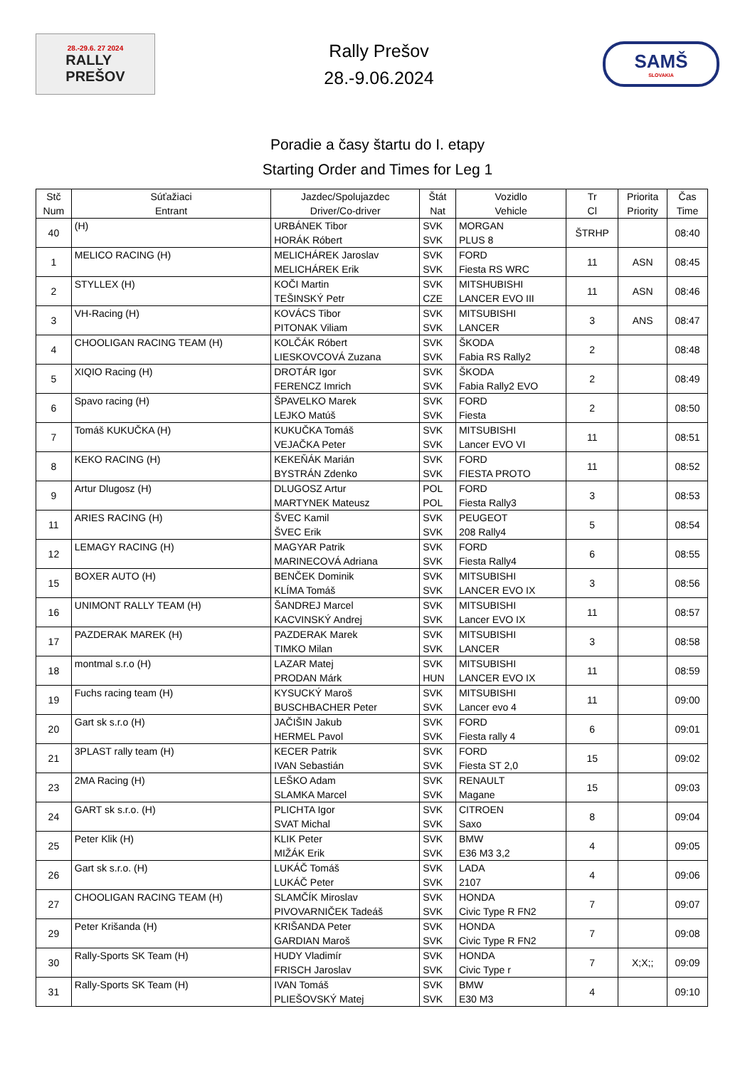28.-29.6. 27 2024
RALLY
PREŠOV
Rally Prešov
28.-9.06.2024
SAMŠ
SLOVAKIA
Poradie a časy štartu do I. etapy
Starting Order and Times for Leg 1
| Stč Num | Súťažiaci Entrant | Jazdec/Spolujazdec Driver/Co-driver | Štát Nat | Vozidlo Vehicle | Tr Cl | Priorita Priority | Čas Time |
| --- | --- | --- | --- | --- | --- | --- | --- |
| 40 | (H) | URBÁNEK Tibor HORÁK Róbert | SVK SVK | MORGAN PLUS 8 | ŠTRHP | | 08:40 |
| 1 | MELICO RACING (H) | MELICHÁREK Jaroslav MELICHÁREK Erik | SVK SVK | FORD Fiesta RS WRC | 11 | ASN | 08:45 |
| 2 | STYLLEX (H) | KOČI Martin TEŠINSKÝ Petr | SVK CZE | MITSHUBISHI LANCER EVO III | 11 | ASN | 08:46 |
| 3 | VH-Racing (H) | KOVÁCS Tibor PITONAK Viliam | SVK SVK | MITSUBISHI LANCER | 3 | ANS | 08:47 |
| 4 | CHOOLIGAN RACING TEAM (H) | KOLČÁK Róbert LIESKOVCOVÁ Zuzana | SVK SVK | ŠKODA Fabia RS Rally2 | 2 | | 08:48 |
| 5 | XIQIO Racing (H) | DROTÁR Igor FERENCZ Imrich | SVK SVK | ŠKODA Fabia Rally2 EVO | 2 | | 08:49 |
| 6 | Spavo racing (H) | ŠPAVELKO Marek LEJKO Matúš | SVK SVK | FORD Fiesta | 2 | | 08:50 |
| 7 | Tomáš KUKUČKA (H) | KUKUČKA Tomáš VEJAČKA Peter | SVK SVK | MITSUBISHI Lancer EVO VI | 11 | | 08:51 |
| 8 | KEKO RACING (H) | KEKEŇÁK Marián BYSTRÁN Zdenko | SVK SVK | FORD FIESTA PROTO | 11 | | 08:52 |
| 9 | Artur Dlugosz (H) | DLUGOSZ Artur MARTYNEK Mateusz | POL POL | FORD Fiesta Rally3 | 3 | | 08:53 |
| 11 | ARIES RACING (H) | ŠVEC Kamil ŠVEC Erik | SVK SVK | PEUGEOT 208 Rally4 | 5 | | 08:54 |
| 12 | LEMAGY RACING (H) | MAGYAR Patrik MARINECOVÁ Adriana | SVK SVK | FORD Fiesta Rally4 | 6 | | 08:55 |
| 15 | BOXER AUTO (H) | BENČEK Dominik KLÍMA Tomáš | SVK SVK | MITSUBISHI LANCER EVO IX | 3 | | 08:56 |
| 16 | UNIMONT RALLY TEAM (H) | ŠANDREJ Marcel KACVINSKÝ Andrej | SVK SVK | MITSUBISHI Lancer EVO IX | 11 | | 08:57 |
| 17 | PAZDERAK MAREK (H) | PAZDERAK Marek TIMKO Milan | SVK SVK | MITSUBISHI LANCER | 3 | | 08:58 |
| 18 | montmal s.r.o (H) | LAZAR Matej PRODAN Márk | SVK HUN | MITSUBISHI LANCER EVO IX | 11 | | 08:59 |
| 19 | Fuchs racing team (H) | KYSUCKÝ Maroš BUSCHBACHER Peter | SVK SVK | MITSUBISHI Lancer evo 4 | 11 | | 09:00 |
| 20 | Gart sk s.r.o (H) | JAČIŠIN Jakub HERMEL Pavol | SVK SVK | FORD Fiesta rally 4 | 6 | | 09:01 |
| 21 | 3PLAST rally team (H) | KECER Patrik IVAN Sebastián | SVK SVK | FORD Fiesta ST 2,0 | 15 | | 09:02 |
| 23 | 2MA Racing (H) | LEŠKO Adam SLAMKA Marcel | SVK SVK | RENAULT Magane | 15 | | 09:03 |
| 24 | GART sk s.r.o. (H) | PLICHTA Igor SVAT Michal | SVK SVK | CITROEN Saxo | 8 | | 09:04 |
| 25 | Peter Klik (H) | KLIK Peter MIŽÁK Erik | SVK SVK | BMW E36 M3 3,2 | 4 | | 09:05 |
| 26 | Gart sk s.r.o. (H) | LUKÁČ Tomáš LUKÁČ Peter | SVK SVK | LADA 2107 | 4 | | 09:06 |
| 27 | CHOOLIGAN RACING TEAM (H) | SLAMČÍK Miroslav PIVOVARNIČEK Tadeáš | SVK SVK | HONDA Civic Type R FN2 | 7 | | 09:07 |
| 29 | Peter Krišanda (H) | KRIŠANDA Peter GARDIAN Maroš | SVK SVK | HONDA Civic Type R FN2 | 7 | | 09:08 |
| 30 | Rally-Sports SK Team (H) | HUDY Vladimír FRISCH Jaroslav | SVK SVK | HONDA Civic Type r | 7 | X;X;; | 09:09 |
| 31 | Rally-Sports SK Team (H) | IVAN Tomáš PLIEŠOVSKÝ Matej | SVK SVK | BMW E30 M3 | 4 | | 09:10 |